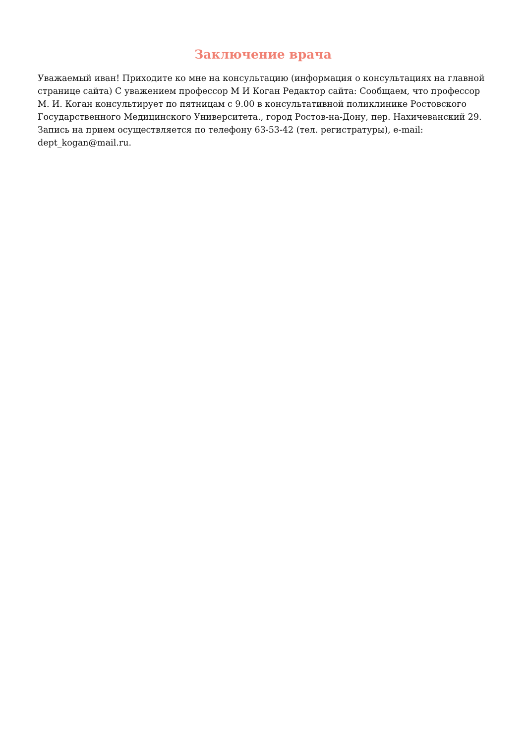Заключение врача
Уважаемый иван! Приходите ко мне на консультацию (информация о консультациях на главной странице сайта) С уважением профессор М И Коган Редактор сайта: Сообщаем, что профессор М. И. Коган консультирует по пятницам с 9.00 в консультативной поликлинике Ростовского Государственного Медицинского Университета., город Ростов-на-Дону, пер. Нахичеванский 29. Запись на прием осуществляется по телефону 63-53-42 (тел. регистратуры), e-mail: dept_kogan@mail.ru.